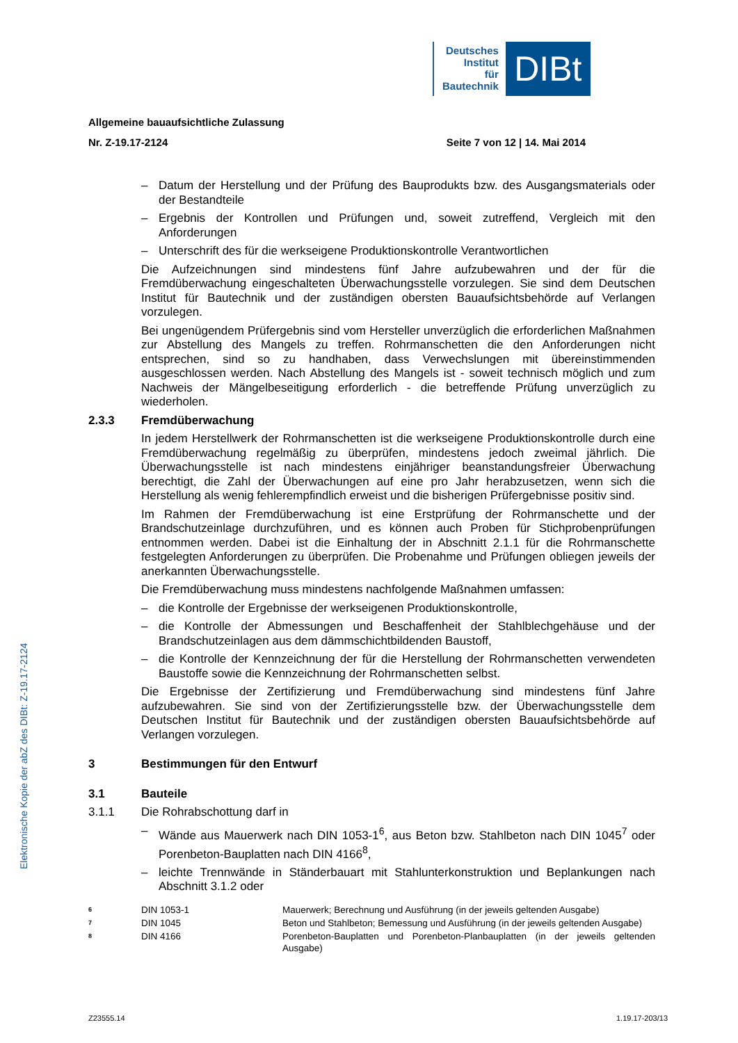Deutsches
Institut
für
Bautechnik
DIBt
Elektronische Kopie der abZ des DIBt: Z-19.17-2124
Allgemeine bauaufsichtliche Zulassung
Nr. Z-19.17-2124 Seite 7 von 12 | 14. Mai 2014
– Datum der Herstellung und der Prüfung des Bauprodukts bzw. des Ausgangsmaterials oder der Bestandteile
– Ergebnis der Kontrollen und Prüfungen und, soweit zutreffend, Vergleich mit den Anforderungen
– Unterschrift des für die werkseigene Produktionskontrolle Verantwortlichen
Die Aufzeichnungen sind mindestens fünf Jahre aufzubewahren und der für die Fremdüberwachung eingeschalteten Überwachungsstelle vorzulegen. Sie sind dem Deutschen Institut für Bautechnik und der zuständigen obersten Bauaufsichtsbehörde auf Verlangen vorzulegen.
Bei ungenügendem Prüfergebnis sind vom Hersteller unverzüglich die erforderlichen Maßnahmen zur Abstellung des Mangels zu treffen. Rohrmanschetten die den Anforderungen nicht entsprechen, sind so zu handhaben, dass Verwechslungen mit übereinstimmenden ausgeschlossen werden. Nach Abstellung des Mangels ist - soweit technisch möglich und zum Nachweis der Mängelbeseitigung erforderlich - die betreffende Prüfung unverzüglich zu wiederholen.
2.3.3 Fremdüberwachung
In jedem Herstellwerk der Rohrmanschetten ist die werkseigene Produktionskontrolle durch eine Fremdüberwachung regelmäßig zu überprüfen, mindestens jedoch zweimal jährlich. Die Überwachungsstelle ist nach mindestens einjähriger beanstandungsfreier Überwachung berechtigt, die Zahl der Überwachungen auf eine pro Jahr herabzusetzen, wenn sich die Herstellung als wenig fehlerempfindlich erweist und die bisherigen Prüfergebnisse positiv sind.
Im Rahmen der Fremdüberwachung ist eine Erstprüfung der Rohrmanschette und der Brandschutzeinlage durchzuführen, und es können auch Proben für Stichprobenprüfungen entnommen werden. Dabei ist die Einhaltung der in Abschnitt 2.1.1 für die Rohrmanschette festgelegten Anforderungen zu überprüfen. Die Probenahme und Prüfungen obliegen jeweils der anerkannten Überwachungsstelle.
Die Fremdüberwachung muss mindestens nachfolgende Maßnahmen umfassen:
– die Kontrolle der Ergebnisse der werkseigenen Produktionskontrolle,
– die Kontrolle der Abmessungen und Beschaffenheit der Stahlblechgehäuse und der Brandschutzeinlagen aus dem dämmschichtbildenden Baustoff,
– die Kontrolle der Kennzeichnung der für die Herstellung der Rohrmanschetten verwendeten Baustoffe sowie die Kennzeichnung der Rohrmanschetten selbst.
Die Ergebnisse der Zertifizierung und Fremdüberwachung sind mindestens fünf Jahre aufzubewahren. Sie sind von der Zertifizierungsstelle bzw. der Überwachungsstelle dem Deutschen Institut für Bautechnik und der zuständigen obersten Bauaufsichtsbehörde auf Verlangen vorzulegen.
3 Bestimmungen für den Entwurf
3.1 Bauteile
3.1.1 Die Rohrabschottung darf in
– Wände aus Mauerwerk nach DIN 1053-1<sup>6</sup>, aus Beton bzw. Stahlbeton nach DIN 1045<sup>7</sup> oder Porenbeton-Bauplatten nach DIN 4166<sup>8</sup>,
– leichte Trennwände in Ständerbauart mit Stahlunterkonstruktion und Beplankungen nach Abschnitt 3.1.2 oder
6 DIN 1053-1 Mauerwerk; Berechnung und Ausführung (in der jeweils geltenden Ausgabe)
7 DIN 1045 Beton und Stahlbeton; Bemessung und Ausführung (in der jeweils geltenden Ausgabe)
8 DIN 4166 Porenbeton-Bauplatten und Porenbeton-Planbauplatten (in der jeweils geltenden Ausgabe)
Z23555.14 1.19.17-203/13